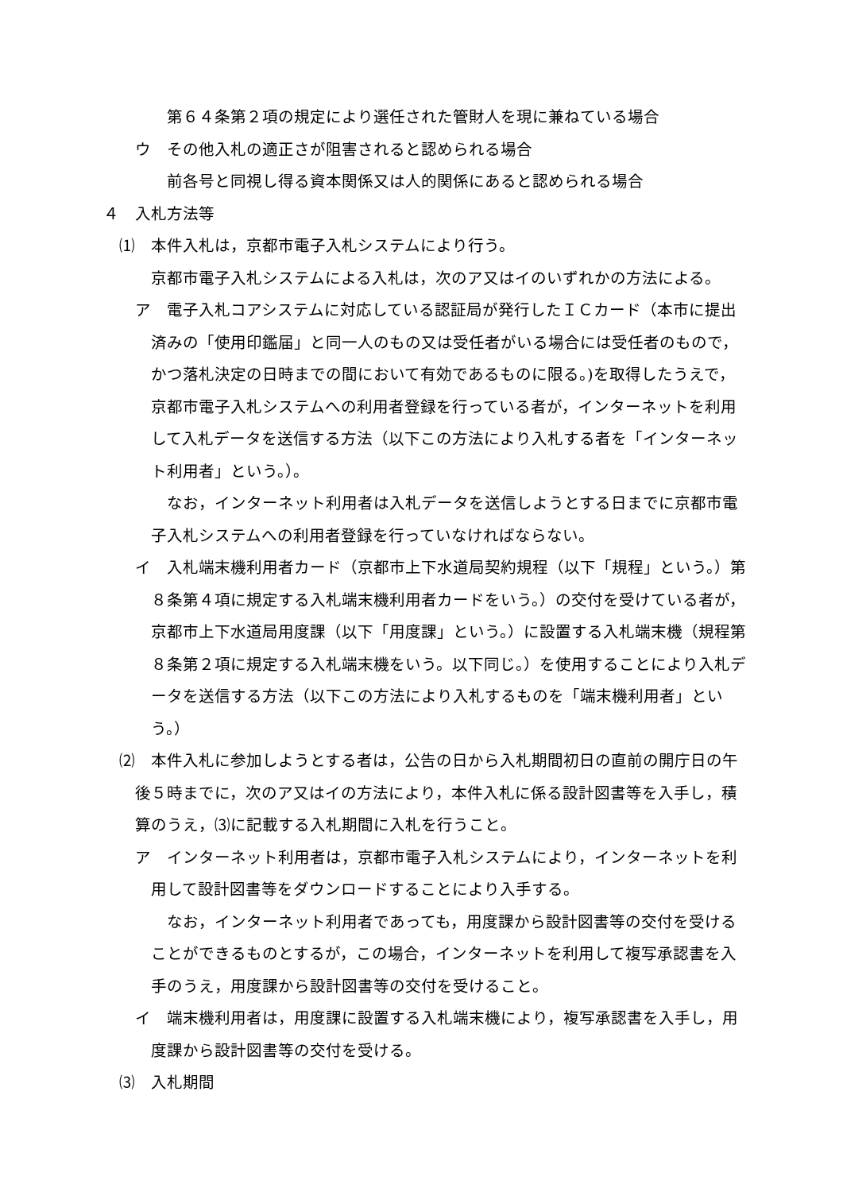第６４条第２項の規定により選任された管財人を現に兼ねている場合
ウ　その他入札の適正さが阻害されると認められる場合
前各号と同視し得る資本関係又は人的関係にあると認められる場合
４　入札方法等
⑴　本件入札は，京都市電子入札システムにより行う。
京都市電子入札システムによる入札は，次のア又はイのいずれかの方法による。
ア　電子入札コアシステムに対応している認証局が発行したＩＣカード（本市に提出済みの「使用印鑑届」と同一人のもの又は受任者がいる場合には受任者のもので，かつ落札決定の日時までの間において有効であるものに限る。)を取得したうえで，京都市電子入札システムへの利用者登録を行っている者が，インターネットを利用して入札データを送信する方法（以下この方法により入札する者を「インターネット利用者」という。）。
なお，インターネット利用者は入札データを送信しようとする日までに京都市電子入札システムへの利用者登録を行っていなければならない。
イ　入札端末機利用者カード（京都市上下水道局契約規程（以下「規程」という。）第８条第４項に規定する入札端末機利用者カードをいう。）の交付を受けている者が，京都市上下水道局用度課（以下「用度課」という。）に設置する入札端末機（規程第８条第２項に規定する入札端末機をいう。以下同じ。）を使用することにより入札データを送信する方法（以下この方法により入札するものを「端末機利用者」という。）
⑵　本件入札に参加しようとする者は，公告の日から入札期間初日の直前の開庁日の午後５時までに，次のア又はイの方法により，本件入札に係る設計図書等を入手し，積算のうえ，⑶に記載する入札期間に入札を行うこと。
ア　インターネット利用者は，京都市電子入札システムにより，インターネットを利用して設計図書等をダウンロードすることにより入手する。
なお，インターネット利用者であっても，用度課から設計図書等の交付を受けることができるものとするが，この場合，インターネットを利用して複写承認書を入手のうえ，用度課から設計図書等の交付を受けること。
イ　端末機利用者は，用度課に設置する入札端末機により，複写承認書を入手し，用度課から設計図書等の交付を受ける。
⑶　入札期間